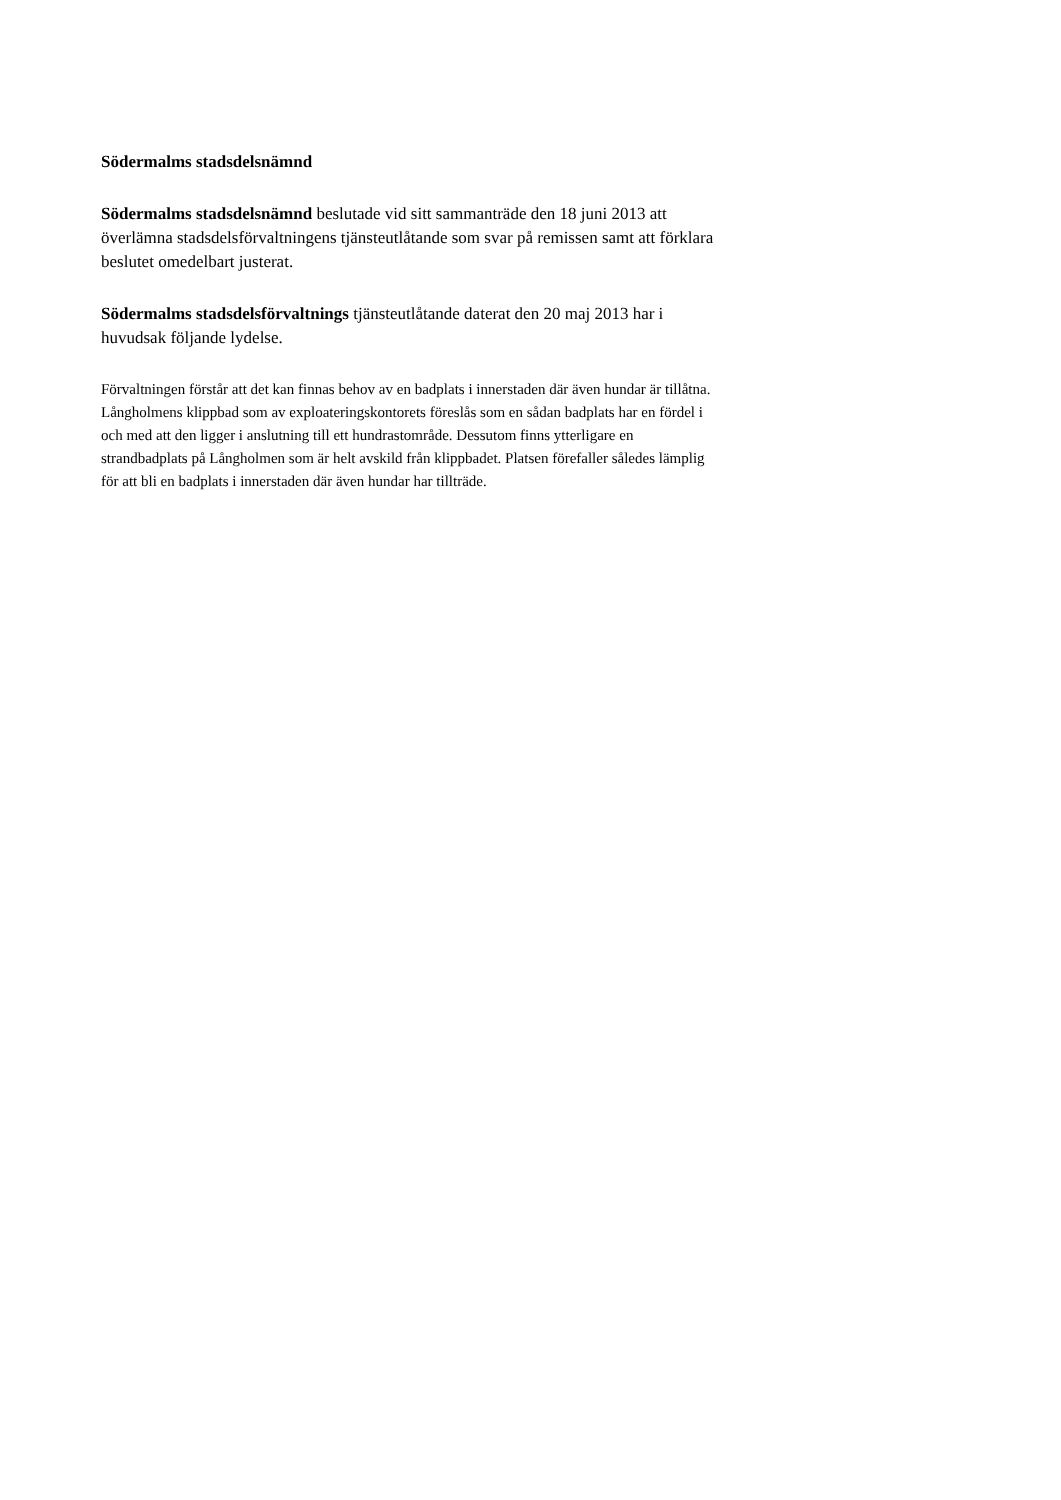Södermalms stadsdelsnämnd
Södermalms stadsdelsnämnd beslutade vid sitt sammanträde den 18 juni 2013 att överlämna stadsdelsförvaltningens tjänsteutlåtande som svar på remissen samt att förklara beslutet omedelbart justerat.
Södermalms stadsdelsförvaltnings tjänsteutlåtande daterat den 20 maj 2013 har i huvudsak följande lydelse.
Förvaltningen förstår att det kan finnas behov av en badplats i innerstaden där även hundar är tillåtna. Långholmens klippbad som av exploateringskontorets föreslås som en sådan badplats har en fördel i och med att den ligger i anslutning till ett hundrastområde. Dessutom finns ytterligare en strandbadplats på Långholmen som är helt avskild från klippbadet. Platsen förefaller således lämplig för att bli en badplats i innerstaden där även hundar har tillträde.